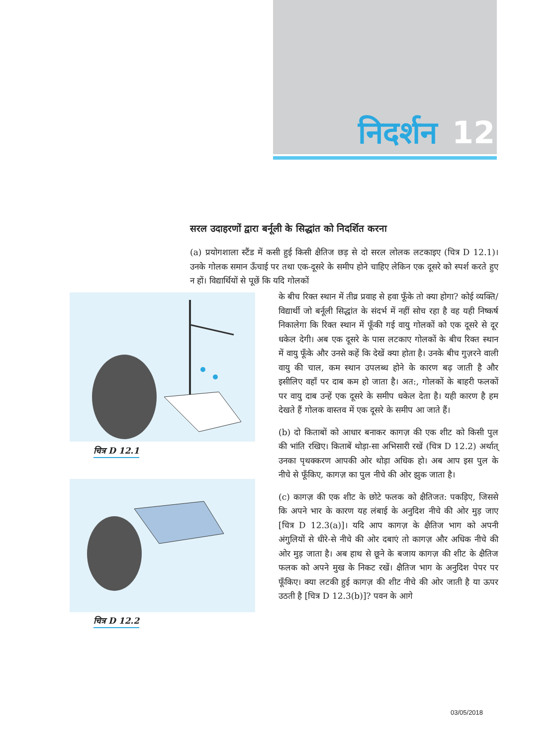निदर्शन 12
सरल उदाहरणों द्वारा बर्नूली के सिद्धांत को निदर्शित करना
(a) प्रयोगशाला स्टैंड में कसी हुई किसी क्षैतिज छड़ से दो सरल लोलक लटकाइए (चित्र D 12.1)। उनके गोलक समान ऊँचाई पर तथा एक-दूसरे के समीप होने चाहिए लेकिन एक दूसरे को स्पर्श करते हुए न हों। विद्यार्थियों से पूछें कि यदि गोलकों
चित्र D 12.1
चित्र D 12.2
के बीच रिक्त स्थान में तीव्र प्रवाह से हवा फूँके तो क्या होगा? कोई व्यक्ति/विद्यार्थी जो बर्नूली सिद्धांत के संदर्भ में नहीं सोच रहा है वह यही निष्कर्ष निकालेगा कि रिक्त स्थान में फूँकी गई वायु गोलकों को एक दूसरे से दूर धकेल देगी। अब एक दूसरे के पास लटकाए गोलकों के बीच रिक्त स्थान में वायु फूँके और उनसे कहें कि देखें क्या होता है। उनके बीच गुज़रने वाली वायु की चाल, कम स्थान उपलब्ध होने के कारण बढ़ जाती है और इसीलिए वहाँ पर दाब कम हो जाता है। अत:, गोलकों के बाहरी फलकों पर वायु दाब उन्हें एक दूसरे के समीप धकेल देता है। यही कारण है हम देखते हैं गोलक वास्तव में एक दूसरे के समीप आ जाते हैं।
(b) दो किताबों को आधार बनाकर कागज़ की एक शीट को किसी पुल की भांति रखिए। किताबें थोड़ा-सा अभिसारी रखें (चित्र D 12.2) अर्थात् उनका पृथक्करण आपकी ओर थोड़ा अधिक हो। अब आप इस पुल के नीचे से फूँकिए, कागज़ का पुल नीचे की ओर झुक जाता है।
(c) कागज़ की एक शीट के छोटे फलक को क्षैतिजत: पकड़िए, जिससे कि अपने भार के कारण यह लंबाई के अनुदिश नीचे की ओर मुड़ जाए [चित्र D 12.3(a)]। यदि आप कागज़ के क्षैतिज भाग को अपनी अंगुलियों से धीरे-से नीचे की ओर दबाएं तो कागज़ और अधिक नीचे की ओर मुड़ जाता है। अब हाथ से छूने के बजाय कागज़ की शीट के क्षैतिज फलक को अपने मुख के निकट रखें। क्षैतिज भाग के अनुदिश पेपर पर फूँकिए। क्या लटकी हुई कागज़ की शीट नीचे की ओर जाती है या ऊपर उठती है [चित्र D 12.3(b)]? पवन के आगे
03/05/2018